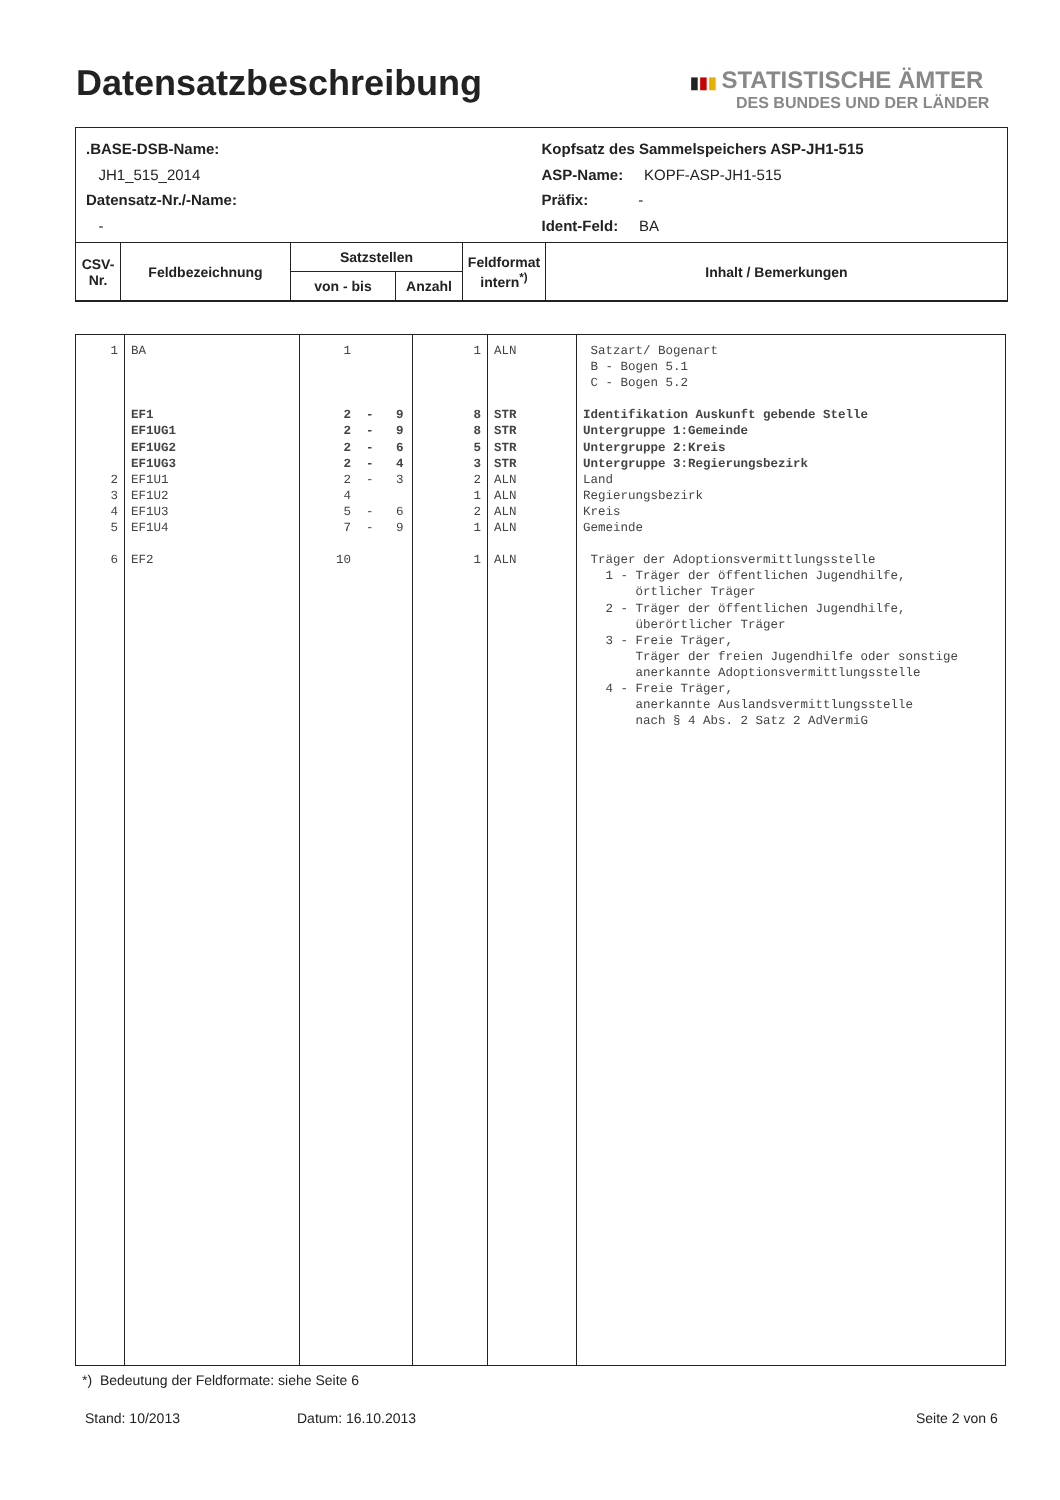Datensatzbeschreibung
▮▮▮ STATISTISCHE ÄMTER
DES BUNDES UND DER LÄNDER
.BASE-DSB-Name:
JH1_515_2014
Datensatz-Nr./-Name:
-
Kopfsatz des Sammelspeichers ASP-JH1-515
ASP-Name: KOPF-ASP-JH1-515
Präfix: -
Ident-Feld: BA
| CSV- Nr. | Feldbezeichnung | Satzstellen | | Feldformat intern<sup>*)</sup> | Inhalt / Bemerkungen |
| | | von - bis | Anzahl | | |
| 1 2 3 4 5 6 | BA EF1 EF1UG1 EF1UG2 EF1UG3 EF1U1 EF1U2 EF1U3 EF1U4 EF2 | 1 2 - 9 2 - 9 2 - 6 2 - 4 2 - 3 4 5 - 6 7 - 9 10 | 1 8 8 5 3 2 1 2 1 1 | ALN STR STR STR STR ALN ALN ALN ALN ALN | Satzart/ Bogenart B - Bogen 5.1 C - Bogen 5.2 Identifikation Auskunft gebende Stelle Untergruppe 1:Gemeinde Untergruppe 2:Kreis Untergruppe 3:Regierungsbezirk Land Regierungsbezirk Kreis Gemeinde Träger der Adoptionsvermittlungsstelle 1 - Träger der öffentlichen Jugendhilfe, örtlicher Träger 2 - Träger der öffentlichen Jugendhilfe, überörtlicher Träger 3 - Freie Träger, Träger der freien Jugendhilfe oder sonstige anerkannte Adoptionsvermittlungsstelle 4 - Freie Träger, anerkannte Auslandsvermittlungsstelle nach § 4 Abs. 2 Satz 2 AdVermiG |
*) Bedeutung der Feldformate: siehe Seite 6
Stand: 10/2013 Datum: 16.10.2013 Seite 2 von 6